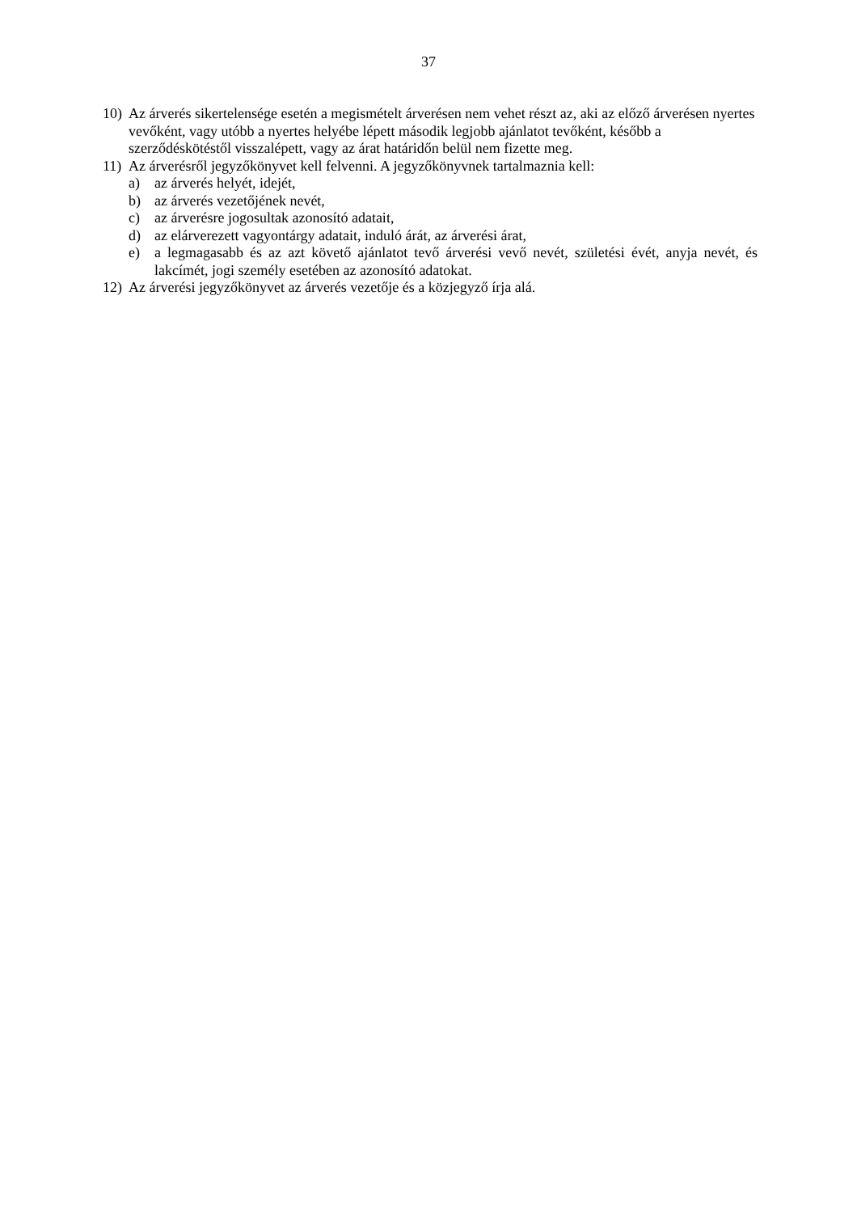37
10) Az árverés sikertelensége esetén a megismételt árverésen nem vehet részt az, aki az előző árverésen nyertes vevőként, vagy utóbb a nyertes helyébe lépett második legjobb ajánlatot tevőként, később a szerződéskötéstől visszalépett, vagy az árat határidőn belül nem fizette meg.
11) Az árverésről jegyzőkönyvet kell felvenni. A jegyzőkönyvnek tartalmaznia kell:
a) az árverés helyét, idejét,
b) az árverés vezetőjének nevét,
c) az árverésre jogosultak azonosító adatait,
d) az elárverezett vagyontárgy adatait, induló árát, az árverési árat,
e) a legmagasabb és az azt követő ajánlatot tevő árverési vevő nevét, születési évét, anyja nevét, és lakcímét, jogi személy esetében az azonosító adatokat.
12) Az árverési jegyzőkönyvet az árverés vezetője és a közjegyző írja alá.